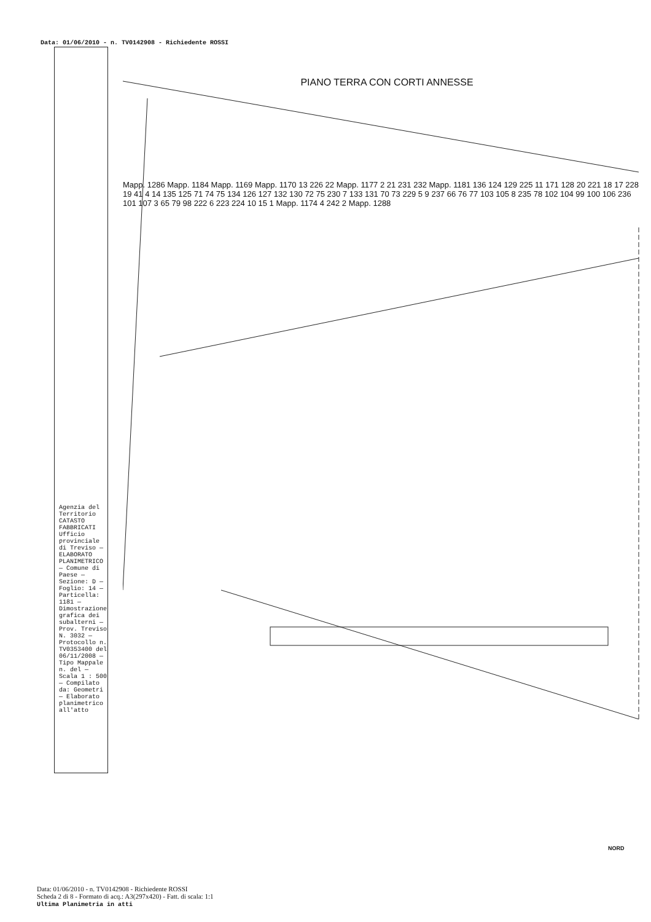Data: 01/06/2010 - n. TV0142908 - Richiedente ROSSI
PIANO TERRA CON CORTI ANNESSE
Mapp. 1286 Mapp. 1184 Mapp. 1169 Mapp. 1170 13 226 22 Mapp. 1177 2 21 231 232 Mapp. 1181 136 124 129 225 11 171 128 20 221 18 17 228 19 41 4 14 135 125 71 74 75 134 126 127 132 130 72 75 230 7 133 131 70 73 229 5 9 237 66 76 77 103 105 8 235 78 102 104 99 100 106 236 101 107 3 65 79 98 222 6 223 224 10 15 1 Mapp. 1174 4 242 2 Mapp. 1288
Agenzia del Territorio CATASTO FABBRICATI Ufficio provinciale di Treviso — ELABORATO PLANIMETRICO — Comune di Paese — Sezione: D — Foglio: 14 — Particella: 1181 — Dimostrazione grafica dei subalterni — Prov. Treviso N. 3032 — Protocollo n. TV0353400 del 06/11/2008 — Tipo Mappale n. del — Scala 1 : 500 — Compilato da: Geometri — Elaborato planimetrico all'atto
NORD
Data: 01/06/2010 - n. TV0142908 - Richiedente ROSSI
Scheda 2 di 8 - Formato di acq.: A3(297x420) - Fatt. di scala: 1:1
Ultima Planimetria in atti